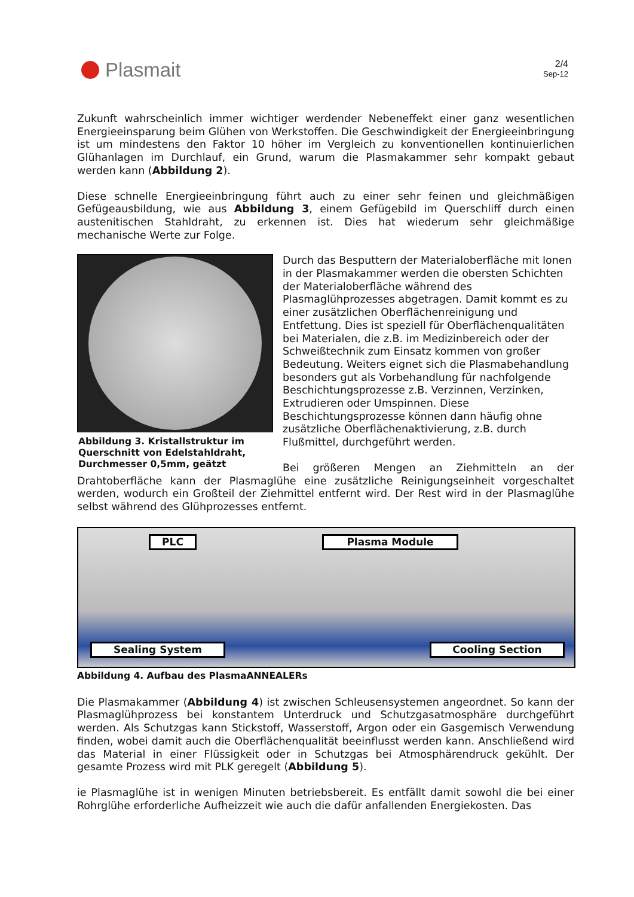Plasmait
2/4
Sep-12
Zukunft wahrscheinlich immer wichtiger werdender Nebeneffekt einer ganz wesentlichen Energieeinsparung beim Glühen von Werkstoffen. Die Geschwindigkeit der Energieeinbringung ist um mindestens den Faktor 10 höher im Vergleich zu konventionellen kontinuierlichen Glühanlagen im Durchlauf, ein Grund, warum die Plasmakammer sehr kompakt gebaut werden kann (Abbildung 2).
Diese schnelle Energieeinbringung führt auch zu einer sehr feinen und gleichmäßigen Gefügeausbildung, wie aus Abbildung 3, einem Gefügebild im Querschliff durch einen austenitischen Stahldraht, zu erkennen ist. Dies hat wiederum sehr gleichmäßige mechanische Werte zur Folge.
Abbildung 3. Kristallstruktur im Querschnitt von Edelstahldraht, Durchmesser 0,5mm, geätzt
Durch das Besputtern der Materialoberfläche mit Ionen in der Plasmakammer werden die obersten Schichten der Materialoberfläche während des Plasmaglühprozesses abgetragen. Damit kommt es zu einer zusätzlichen Oberflächenreinigung und Entfettung. Dies ist speziell für Oberflächenqualitäten bei Materialen, die z.B. im Medizinbereich oder der Schweißtechnik zum Einsatz kommen von großer Bedeutung. Weiters eignet sich die Plasmabehandlung besonders gut als Vorbehandlung für nachfolgende Beschichtungsprozesse z.B. Verzinnen, Verzinken, Extrudieren oder Umspinnen. Diese Beschichtungsprozesse können dann häufig ohne zusätzliche Oberflächenaktivierung, z.B. durch Flußmittel, durchgeführt werden.
Bei größeren Mengen an Ziehmitteln an der Drahtoberfläche kann der Plasmaglühe eine zusätzliche Reinigungseinheit vorgeschaltet werden, wodurch ein Großteil der Ziehmittel entfernt wird. Der Rest wird in der Plasmaglühe selbst während des Glühprozesses entfernt.
PLC Plasma Module
Sealing System Cooling Section
Abbildung 4. Aufbau des PlasmaANNEALERs
Die Plasmakammer (Abbildung 4) ist zwischen Schleusensystemen angeordnet. So kann der Plasmaglühprozess bei konstantem Unterdruck und Schutzgasatmosphäre durchgeführt werden. Als Schutzgas kann Stickstoff, Wasserstoff, Argon oder ein Gasgemisch Verwendung finden, wobei damit auch die Oberflächenqualität beeinflusst werden kann. Anschließend wird das Material in einer Flüssigkeit oder in Schutzgas bei Atmosphärendruck gekühlt. Der gesamte Prozess wird mit PLK geregelt (Abbildung 5).
ie Plasmaglühe ist in wenigen Minuten betriebsbereit. Es entfällt damit sowohl die bei einer Rohrglühe erforderliche Aufheizzeit wie auch die dafür anfallenden Energiekosten. Das